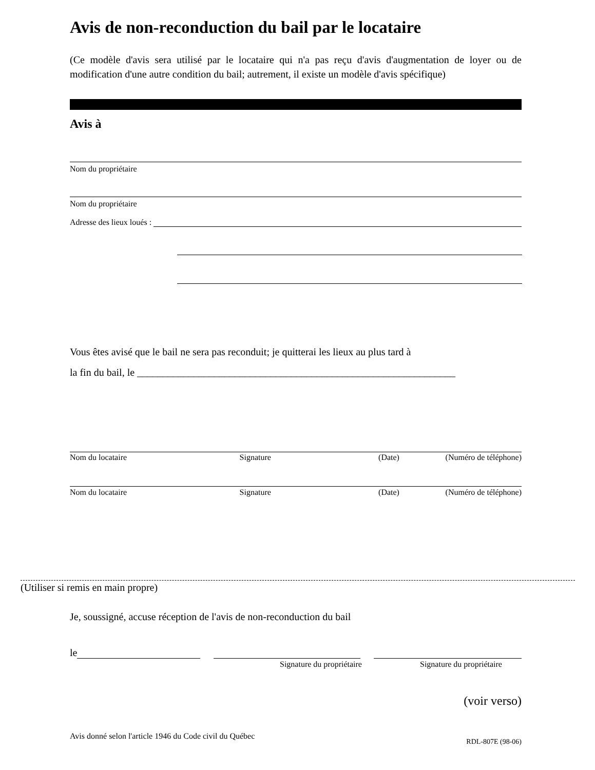Avis de non-reconduction du bail par le locataire
(Ce modèle d'avis sera utilisé par le locataire qui n'a pas reçu d'avis d'augmentation de loyer ou de modification d'une autre condition du bail; autrement, il existe un modèle d'avis spécifique)
Avis à
Nom du propriétaire
Nom du propriétaire
Adresse des lieux loués :
Vous êtes avisé que le bail ne sera pas reconduit; je quitterai les lieux au plus tard à
la fin du bail, le ______________________________________________________________
Nom du locataire Signature (Date) (Numéro de téléphone)
Nom du locataire Signature (Date) (Numéro de téléphone)
(Utiliser si remis en main propre)
Je, soussigné, accuse réception de l'avis de non-reconduction du bail
le
Signature du propriétaire Signature du propriétaire
(voir verso)
Avis donné selon l'article 1946 du Code civil du Québec RDL-807E (98-06)